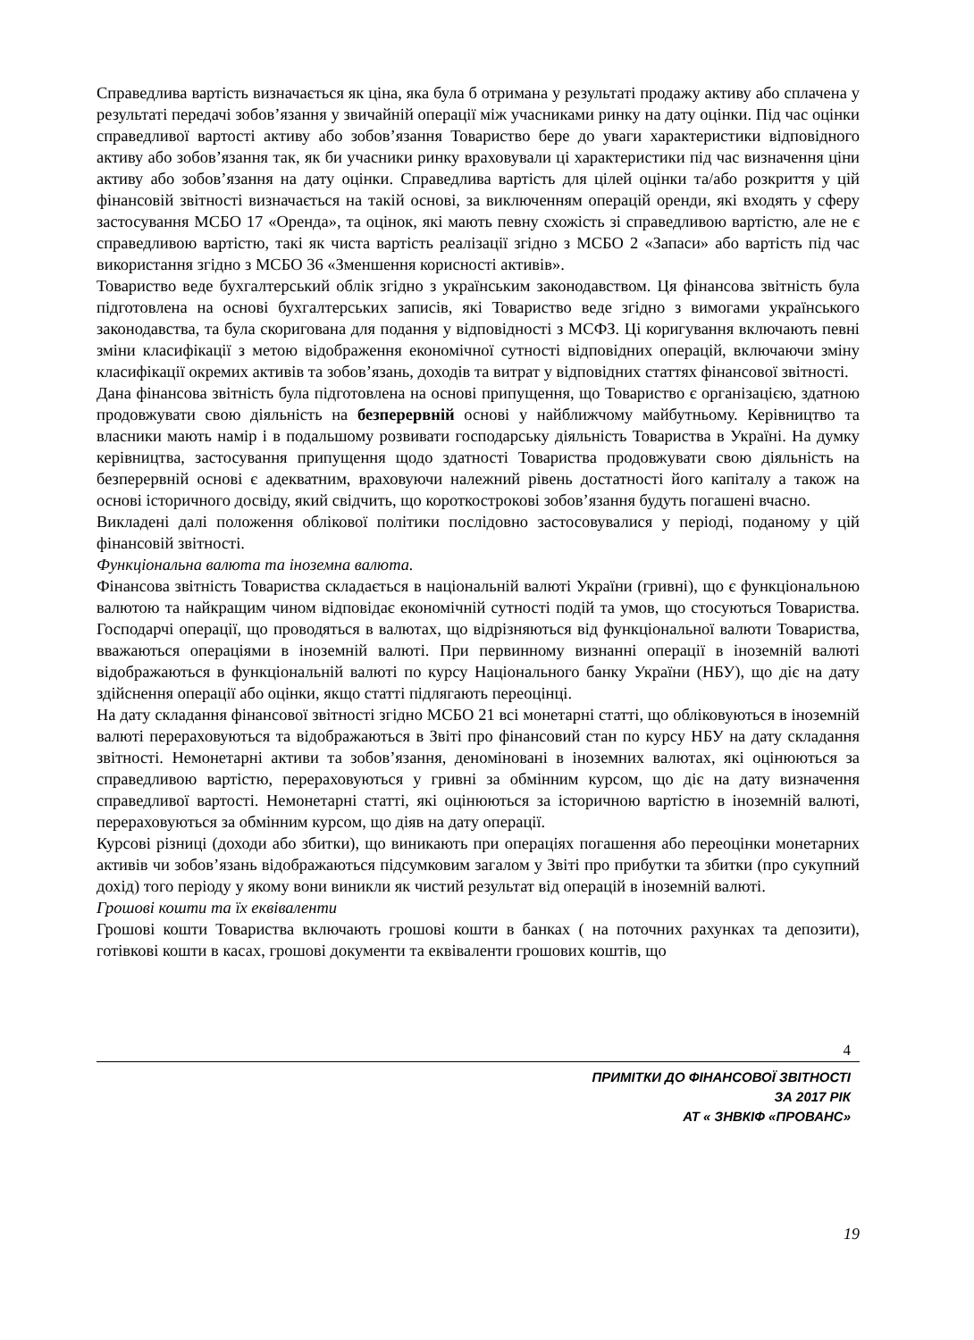Справедлива вартість визначається як ціна, яка була б отримана у результаті продажу активу або сплачена у результаті передачі зобов’язання у звичайній операції між учасниками ринку на дату оцінки. Під час оцінки справедливої вартості активу або зобов’язання Товариство бере до уваги характеристики відповідного активу або зобов’язання так, як би учасники ринку враховували ці характеристики під час визначення ціни активу або зобов’язання на дату оцінки. Справедлива вартість для цілей оцінки та/або розкриття у цій фінансовій звітності визначається на такій основі, за виключенням операцій оренди, які входять у сферу застосування МСБО 17 «Оренда», та оцінок, які мають певну схожість зі справедливою вартістю, але не є справедливою вартістю, такі як чиста вартість реалізації згідно з МСБО 2 «Запаси» або вартість під час використання згідно з МСБО 36 «Зменшення корисності активів».
Товариство веде бухгалтерський облік згідно з українським законодавством. Ця фінансова звітність була підготовлена на основі бухгалтерських записів, які Товариство веде згідно з вимогами українського законодавства, та була скоригована для подання у відповідності з МСФЗ. Ці коригування включають певні зміни класифікації з метою відображення економічної сутності відповідних операцій, включаючи зміну класифікації окремих активів та зобов’язань, доходів та витрат у відповідних статтях фінансової звітності.
Дана фінансова звітність була підготовлена на основі припущення, що Товариство є організацією, здатною продовжувати свою діяльність на безперервній основі у найближчому майбутньому. Керівництво та власники мають намір і в подальшому розвивати господарську діяльність Товариства в Україні. На думку керівництва, застосування припущення щодо здатності Товариства продовжувати свою діяльність на безперервній основі є адекватним, враховуючи належний рівень достатності його капіталу а також на основі історичного досвіду, який свідчить, що короткострокові зобов’язання будуть погашені вчасно.
Викладені далі положення облікової політики послідовно застосовувалися у періоді, поданому у цій фінансовій звітності.
Функціональна валюта та іноземна валюта.
Фінансова звітність Товариства складається в національній валюті України (гривні), що є функціональною валютою та найкращим чином відповідає економічній сутності подій та умов, що стосуються Товариства. Господарчі операції, що проводяться в валютах, що відрізняються від функціональної валюти Товариства, вважаються операціями в іноземній валюті. При первинному визнанні операції в іноземній валюті відображаються в функціональній валюті по курсу Національного банку України (НБУ), що діє на дату здійснення операції або оцінки, якщо статті підлягають переоцінці.
На дату складання фінансової звітності згідно МСБО 21 всі монетарні статті, що обліковуються в іноземній валюті перераховуються та відображаються в Звіті про фінансовий стан по курсу НБУ на дату складання звітності. Немонетарні активи та зобов’язання, деноміновані в іноземних валютах, які оцінюються за справедливою вартістю, перераховуються у гривні за обмінним курсом, що діє на дату визначення справедливої вартості. Немонетарні статті, які оцінюються за історичною вартістю в іноземній валюті, перераховуються за обмінним курсом, що діяв на дату операції.
Курсові різниці (доходи або збитки), що виникають при операціях погашення або переоцінки монетарних активів чи зобов’язань відображаються підсумковим загалом у Звіті про прибутки та збитки (про сукупний дохід) того періоду у якому вони виникли як чистий результат від операцій в іноземній валюті.
Грошові кошти та їх еквіваленти
Грошові кошти Товариства включають грошові кошти в банках ( на поточних рахунках та депозити), готівкові кошти в касах, грошові документи та еквіваленти грошових коштів, що
4
ПРИМІТКИ ДО ФІНАНСОВОЇ ЗВІТНОСТІ
ЗА 2017 РІК
АТ « ЗНВКІФ «ПРОВАНС»
19